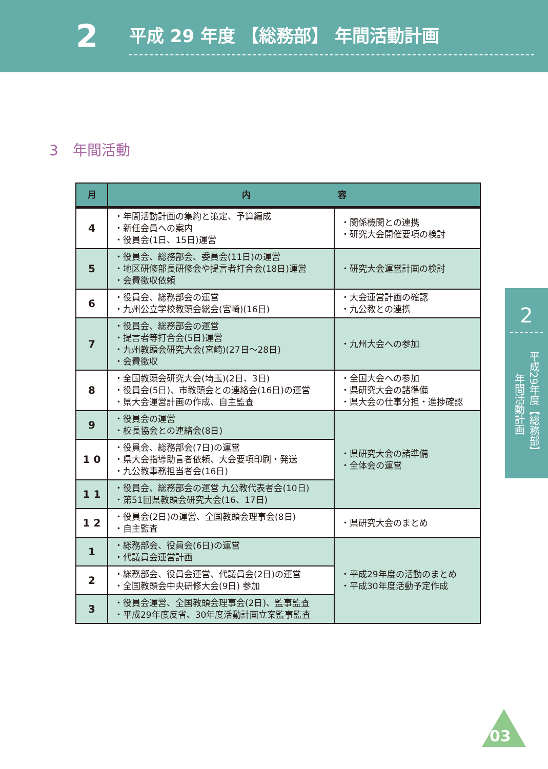2
平成 29 年度 【総務部】 年間活動計画
3　年間活動
| 月 | 内 容 | |
| --- | --- | --- |
| 4 | ・年間活動計画の集約と策定、予算編成 ・新任会員への案内 ・役員会(1日、15日)運営 | ・関係機関との連携 ・研究大会開催要項の検討 |
| 5 | ・役員会、総務部会、委員会(11日)の運営 ・地区研修部長研修会や提言者打合会(18日)運営 ・会費徴収依頼 | ・研究大会運営計画の検討 |
| 6 | ・役員会、総務部会の運営 ・九州公立学校教頭会総会(宮崎)(16日) | ・大会運営計画の確認 ・九公教との連携 |
| 7 | ・役員会、総務部会の運営 ・提言者等打合会(5日)運営 ・九州教頭会研究大会(宮崎)(27日～28日) ・会費徴収 | ・九州大会への参加 |
| 8 | ・全国教頭会研究大会(埼玉)(2日、3日) ・役員会(5日)、市教頭会との連絡会(16日)の運営 ・県大会運営計画の作成、自主監査 | ・全国大会への参加 ・県研究大会の諸準備 ・県大会の仕事分担・進捗確認 |
| 9 | ・役員会の運営 ・校長協会との連絡会(8日) | ・県研究大会の諸準備 ・全体会の運営 |
| 1 0 | ・役員会、総務部会(7日)の運営 ・県大会指導助言者依頼、大会要項印刷・発送 ・九公教事務担当者会(16日) | |
| 1 1 | ・役員会、総務部会の運営 九公教代表者会(10日) ・第51回県教頭会研究大会(16、17日) | |
| 1 2 | ・役員会(2日)の運営、全国教頭会理事会(8日) ・自主監査 | ・県研究大会のまとめ |
| 1 | ・総務部会、役員会(6日)の運営 ・代議員会運営計画 | ・平成29年度の活動のまとめ ・平成30年度活動予定作成 |
| 2 | ・総務部会、役員会運営、代議員会(2日)の運営 ・全国教頭会中央研修大会(9日) 参加 | |
| 3 | ・役員会運営、全国教頭会理事会(2日)、監事監査 ・平成29年度反省、30年度活動計画立案監事監査 | |
2
平成29年度【総務部】年間活動計画
03